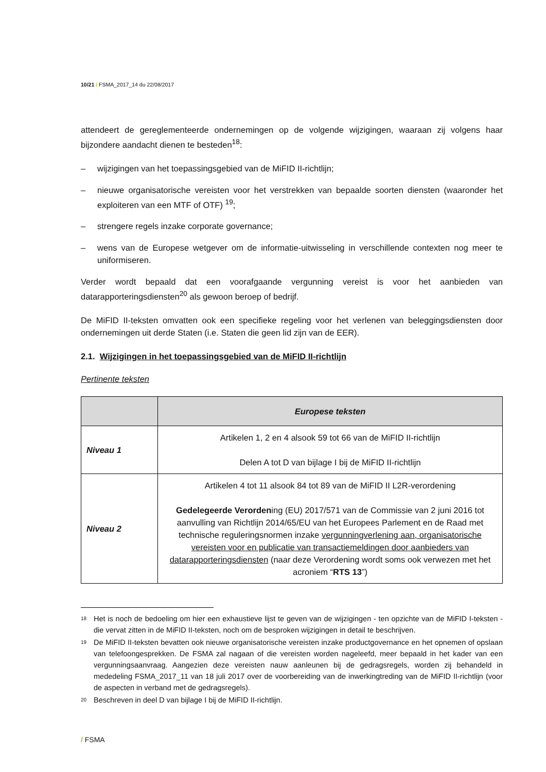10/21 / FSMA_2017_14 du 22/08/2017
attendeert de gereglementeerde ondernemingen op de volgende wijzigingen, waaraan zij volgens haar bijzondere aandacht dienen te besteden<sup>18</sup>:
– wijzigingen van het toepassingsgebied van de MiFID II-richtlijn;
– nieuwe organisatorische vereisten voor het verstrekken van bepaalde soorten diensten (waaronder het exploiteren van een MTF of OTF) <sup>19</sup>;
– strengere regels inzake corporate governance;
– wens van de Europese wetgever om de informatie-uitwisseling in verschillende contexten nog meer te uniformiseren.
Verder wordt bepaald dat een voorafgaande vergunning vereist is voor het aanbieden van datarapporteringsdiensten<sup>20</sup> als gewoon beroep of bedrijf.
De MiFID II-teksten omvatten ook een specifieke regeling voor het verlenen van beleggingsdiensten door ondernemingen uit derde Staten (i.e. Staten die geen lid zijn van de EER).
2.1. Wijzigingen in het toepassingsgebied van de MiFID II-richtlijn
Pertinente teksten
| | Europese teksten |
| --- | --- |
| Niveau 1 | Artikelen 1, 2 en 4 alsook 59 tot 66 van de MiFID II-richtlijn Delen A tot D van bijlage I bij de MiFID II-richtlijn |
| Niveau 2 | Artikelen 4 tot 11 alsook 84 tot 89 van de MiFID II L2R-verordening Gedelegeerde Verorden ing (EU) 2017/571 van de Commissie van 2 juni 2016 tot aanvulling van Richtlijn 2014/65/EU van het Europees Parlement en de Raad met technische reguleringsnormen inzake vergunningverlening aan, organisatorische vereisten voor en publicatie van transactiemeldingen door aanbieders van datarapporteringsdiensten (naar deze Verordening wordt soms ook verwezen met het acroniem “ RTS 13 ”) |
<sup>18</sup> Het is noch de bedoeling om hier een exhaustieve lijst te geven van de wijzigingen - ten opzichte van de MiFID I-teksten - die vervat zitten in de MiFID II-teksten, noch om de besproken wijzigingen in detail te beschrijven.
<sup>19</sup> De MiFID II-teksten bevatten ook nieuwe organisatorische vereisten inzake productgovernance en het opnemen of opslaan van telefoongesprekken. De FSMA zal nagaan of die vereisten worden nageleefd, meer bepaald in het kader van een vergunningsaanvraag. Aangezien deze vereisten nauw aanleunen bij de gedragsregels, worden zij behandeld in mededeling FSMA_2017_11 van 18 juli 2017 over de voorbereiding van de inwerkingtreding van de MiFID II-richtlijn (voor de aspecten in verband met de gedragsregels).
<sup>20</sup> Beschreven in deel D van bijlage I bij de MiFID II-richtlijn.
/ FSMA